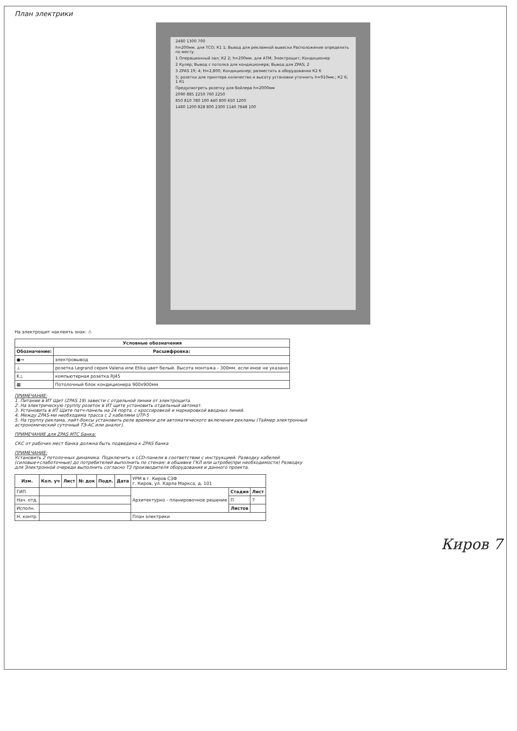План электрики
2480 1300 700
h=200мм. для ТСО; К1 1; Вывод для рекламной вывески Расположение определить по месту.
1 Операционный зал; К2 2; h=200мм. для АТМ; Электрощит; Кондиционер
2 Кулер; Вывод с потолка для кондиционера; Вывод для ZPAS; 2
3 ZPAS 19; 4; Н=2,800; Кондиционер; разместить в оборудовании К2 6
5; розетки для принтера количество и высоту установки уточнить h=910мм.; К2 6; 1 К1
Предусмотреть розетку для бойлера h=2000мм
2090 885 2250 760 2250
850 810 780 100 440 800 650 1200
1480 1200 828 800 2300 1140 7848 100
На электрощит наклеить знак: ⚠
| Условные обозначения | |
| --- | --- |
| Обозначение: | Расшифровка: |
| ●→ | электровывод |
| ⊥ | розетка Legrand серия Valena или Etika цвет белый. Высота монтажа - 300мм. если иное не указано |
| K⊥ | компьютерная розетка RJ45 |
| ▦ | Потолочный блок кондиционера 900х900мм |
ПРИМЕЧАНИЕ:
1. Питание в ИТ Щит (ZPAS 19) завести с отдельной линии от электрощита.
2. На электрическую группу розеток в ИТ щите установить отдельный автомат.
3. Установить в ИТ Щите патч-панель на 24 порта, с кроссировкой и маркировкой вводных линий.
4. Между ZPAS-ми необходима трасса с 2 кабелями UTP-5
5. На группу реклама, лайт-боксы установить реле времени для автоматического включения рекламы (Таймер электронный астрономический суточный ТЭ-АС или аналог).
ПРИМЕЧАНИЕ для ZPAS МТС Банка:
СКС от рабочих мест банка должна быть подведена к ZPAS банка
ПРИМЕЧАНИЕ:
Установить 2 потолочных динамика. Подключить к LCD-панели в соответствии с инструкцией. Разводку кабелей (силовые+слаботочные) до потребителей выполнить по стенам: в обшивке ГКЛ или штробе(при необходимости) Разводку для Электронной очереди выполнить согласно ТЗ производителя оборудования и данного проекта.
| Изм. | Кол. уч | Лист | № док | Подп. | Дата | УРМ в г. Киров СЗФ г. Киров, ул. Карла Маркса, д. 101 | | |
| ГИП | | | | | | Архитектурно - планировочное решение | Стадия | Лист |
| Нач. отд. | | | | | | | П | 7 |
| Исполн. | | | | | | | Листов | |
| Н. контр. | | | | | | План электрики | | |
Киров 7